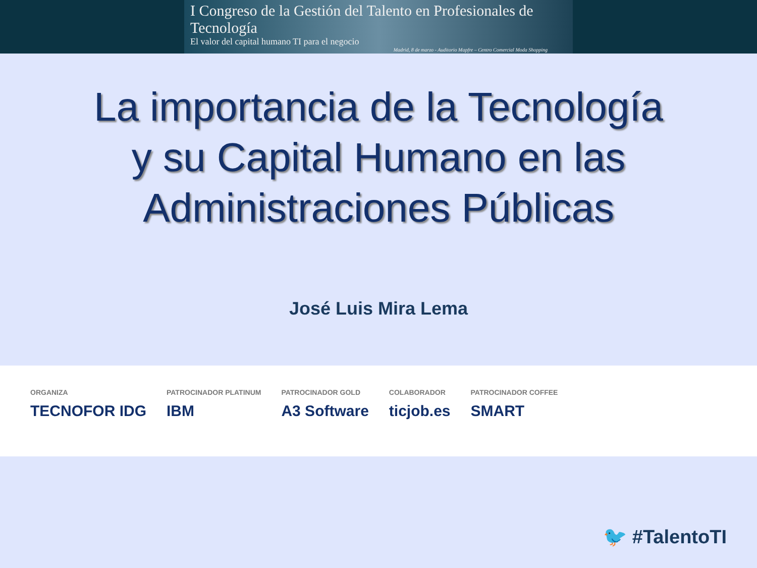I Congreso de la Gestión del Talento en Profesionales de Tecnología
El valor del capital humano TI para el negocio
Madrid, 8 de marzo - Auditorio Mapfre – Centro Comercial Moda Shopping
La importancia de la Tecnología
y su Capital Humano en las
Administraciones Públicas
José Luis Mira Lema
ORGANIZA
TECNOFOR IDG
PATROCINADOR PLATINUM
IBM
PATROCINADOR GOLD
A3 Software
COLABORADOR
ticjob.es
PATROCINADOR COFFEE
SMART
🐦 #TalentoTI